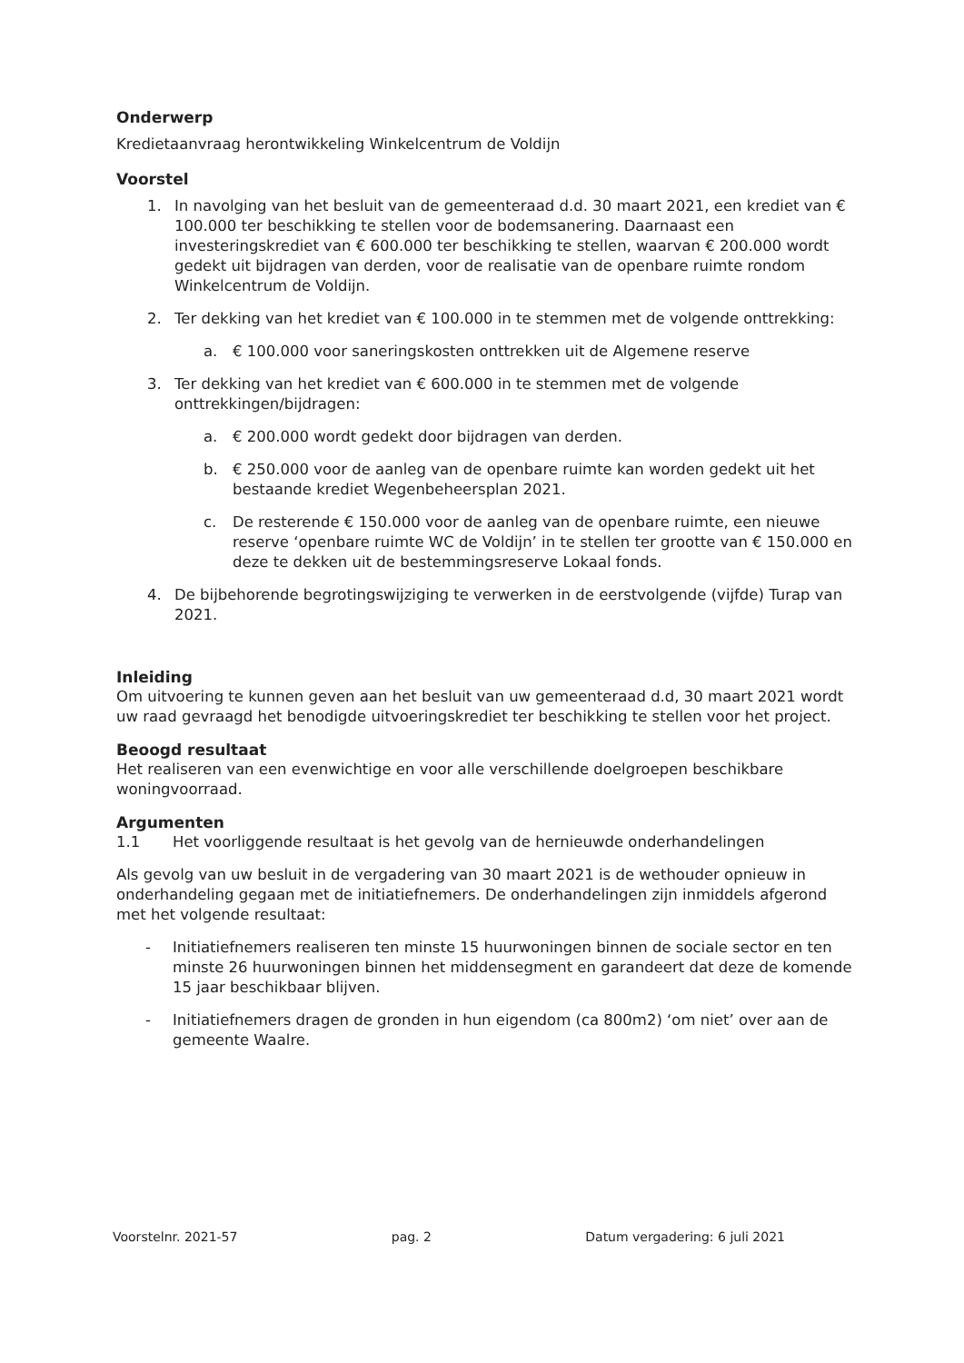Onderwerp
Kredietaanvraag herontwikkeling Winkelcentrum de Voldijn
Voorstel
1. In navolging van het besluit van de gemeenteraad d.d. 30 maart 2021, een krediet van € 100.000 ter beschikking te stellen voor de bodemsanering. Daarnaast een investeringskrediet van € 600.000 ter beschikking te stellen, waarvan € 200.000 wordt gedekt uit bijdragen van derden, voor de realisatie van de openbare ruimte rondom Winkelcentrum de Voldijn.
2. Ter dekking van het krediet van € 100.000 in te stemmen met de volgende onttrekking:
a. € 100.000 voor saneringskosten onttrekken uit de Algemene reserve
3. Ter dekking van het krediet van € 600.000 in te stemmen met de volgende onttrekkingen/bijdragen:
a. € 200.000 wordt gedekt door bijdragen van derden.
b. € 250.000 voor de aanleg van de openbare ruimte kan worden gedekt uit het bestaande krediet Wegenbeheersplan 2021.
c. De resterende € 150.000 voor de aanleg van de openbare ruimte, een nieuwe reserve ‘openbare ruimte WC de Voldijn’ in te stellen ter grootte van € 150.000 en deze te dekken uit de bestemmingsreserve Lokaal fonds.
4. De bijbehorende begrotingswijziging te verwerken in de eerstvolgende (vijfde) Turap van 2021.
Inleiding
Om uitvoering te kunnen geven aan het besluit van uw gemeenteraad d.d, 30 maart 2021 wordt uw raad gevraagd het benodigde uitvoeringskrediet ter beschikking te stellen voor het project.
Beoogd resultaat
Het realiseren van een evenwichtige en voor alle verschillende doelgroepen beschikbare woningvoorraad.
Argumenten
1.1 Het voorliggende resultaat is het gevolg van de hernieuwde onderhandelingen
Als gevolg van uw besluit in de vergadering van 30 maart 2021 is de wethouder opnieuw in onderhandeling gegaan met de initiatiefnemers. De onderhandelingen zijn inmiddels afgerond met het volgende resultaat:
- Initiatiefnemers realiseren ten minste 15 huurwoningen binnen de sociale sector en ten minste 26 huurwoningen binnen het middensegment en garandeert dat deze de komende 15 jaar beschikbaar blijven.
- Initiatiefnemers dragen de gronden in hun eigendom (ca 800m2) ‘om niet’ over aan de gemeente Waalre.
Voorstelnr. 2021-57 pag. 2 Datum vergadering: 6 juli 2021